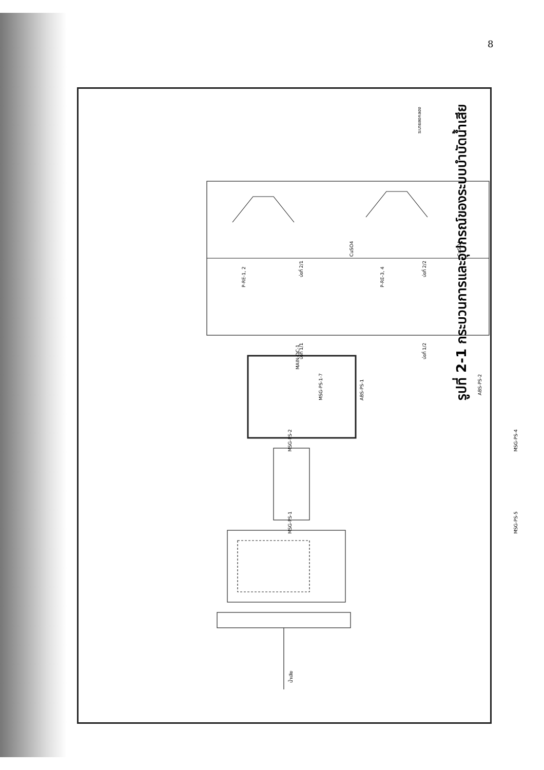8
น้ำเสีย
ระบายลงคลอง
บ่อที่ 1/1
บ่อที่ 2/1
บ่อที่ 1/2
บ่อที่ 2/2
P-RE-1, 2 P-RE-3, 4
CuSO4 CuSO4
MSG-PS-1
MSG-PS-2
MSG-PS-5
MSG-PS-4
MSG-PS-1-7
MAIN-DC-1
ABS-PS-2
ABS-PS-1 รูปที่ 2-1 กระบวนการและอุปกรณ์ของระบบบำบัดน้ำเสีย